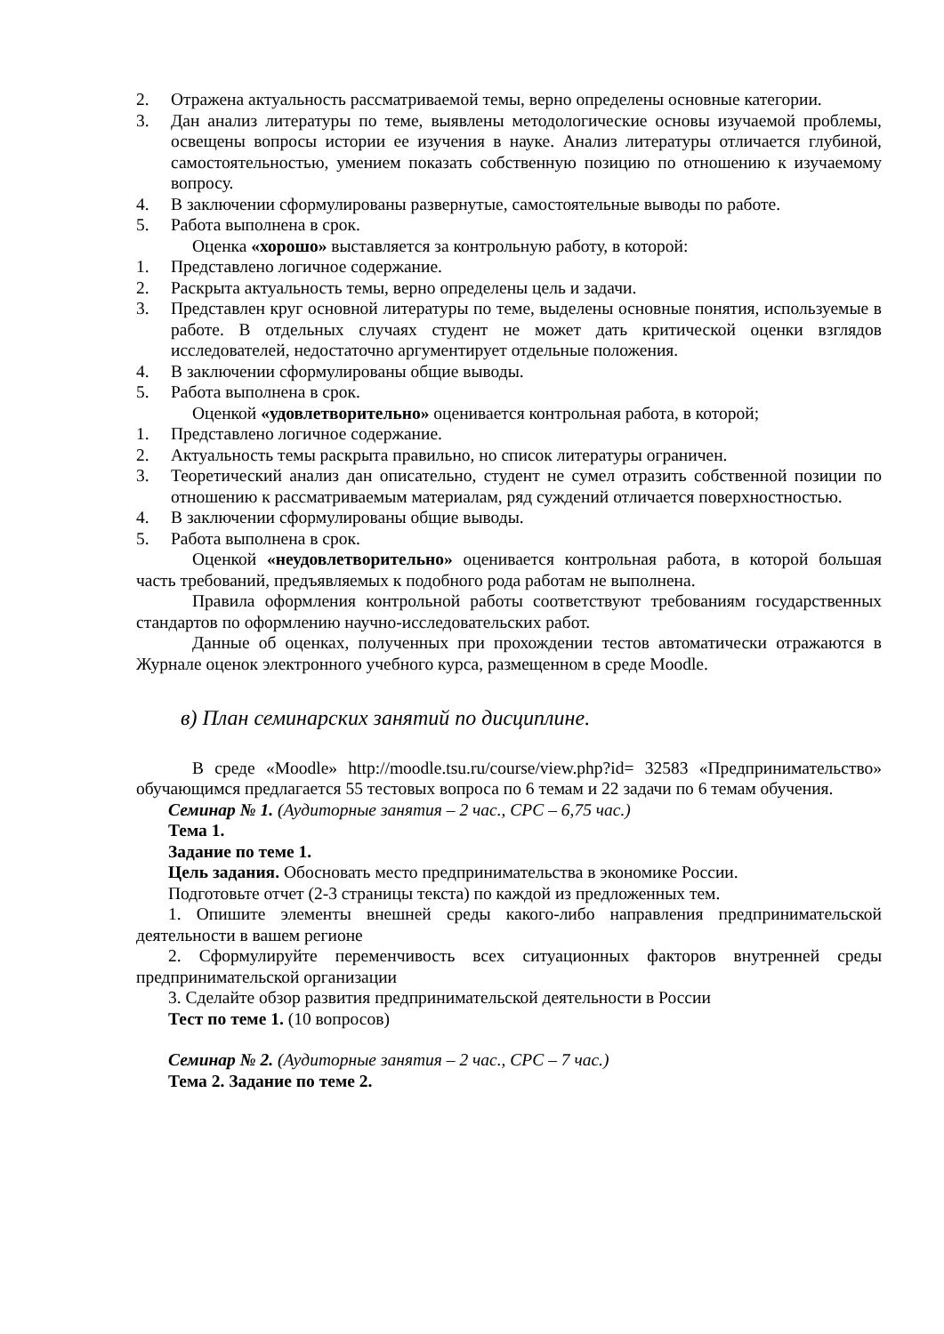2. Отражена актуальность рассматриваемой темы, верно определены основные категории.
3. Дан анализ литературы по теме, выявлены методологические основы изучаемой проблемы, освещены вопросы истории ее изучения в науке. Анализ литературы отличается глубиной, самостоятельностью, умением показать собственную позицию по отношению к изучаемому вопросу.
4. В заключении сформулированы развернутые, самостоятельные выводы по работе.
5. Работа выполнена в срок.
Оценка «хорошо» выставляется за контрольную работу, в которой:
1. Представлено логичное содержание.
2. Раскрыта актуальность темы, верно определены цель и задачи.
3. Представлен круг основной литературы по теме, выделены основные понятия, используемые в работе. В отдельных случаях студент не может дать критической оценки взглядов исследователей, недостаточно аргументирует отдельные положения.
4. В заключении сформулированы общие выводы.
5. Работа выполнена в срок.
Оценкой «удовлетворительно» оценивается контрольная работа, в которой;
1. Представлено логичное содержание.
2. Актуальность темы раскрыта правильно, но список литературы ограничен.
3. Теоретический анализ дан описательно, студент не сумел отразить собственной позиции по отношению к рассматриваемым материалам, ряд суждений отличается поверхностностью.
4. В заключении сформулированы общие выводы.
5. Работа выполнена в срок.
Оценкой «неудовлетворительно» оценивается контрольная работа, в которой большая часть требований, предъявляемых к подобного рода работам не выполнена.
Правила оформления контрольной работы соответствуют требованиям государственных стандартов по оформлению научно-исследовательских работ.
Данные об оценках, полученных при прохождении тестов автоматически отражаются в Журнале оценок электронного учебного курса, размещенном в среде Moodle.
в) План семинарских занятий по дисциплине.
В среде «Moodle» http://moodle.tsu.ru/course/view.php?id= 32583 «Предпринимательство» обучающимся предлагается 55 тестовых вопроса по 6 темам и 22 задачи по 6 темам обучения.
Семинар № 1. (Аудиторные занятия – 2 час., СРС – 6,75 час.)
Тема 1.
Задание по теме 1.
Цель задания. Обосновать место предпринимательства в экономике России.
Подготовьте отчет (2-3 страницы текста) по каждой из предложенных тем.
1. Опишите элементы внешней среды какого-либо направления предпринимательской деятельности в вашем регионе
2. Сформулируйте переменчивость всех ситуационных факторов внутренней среды предпринимательской организации
3. Сделайте обзор развития предпринимательской деятельности в России
Тест по теме 1. (10 вопросов)
Семинар № 2. (Аудиторные занятия – 2 час., СРС – 7 час.)
Тема 2. Задание по теме 2.